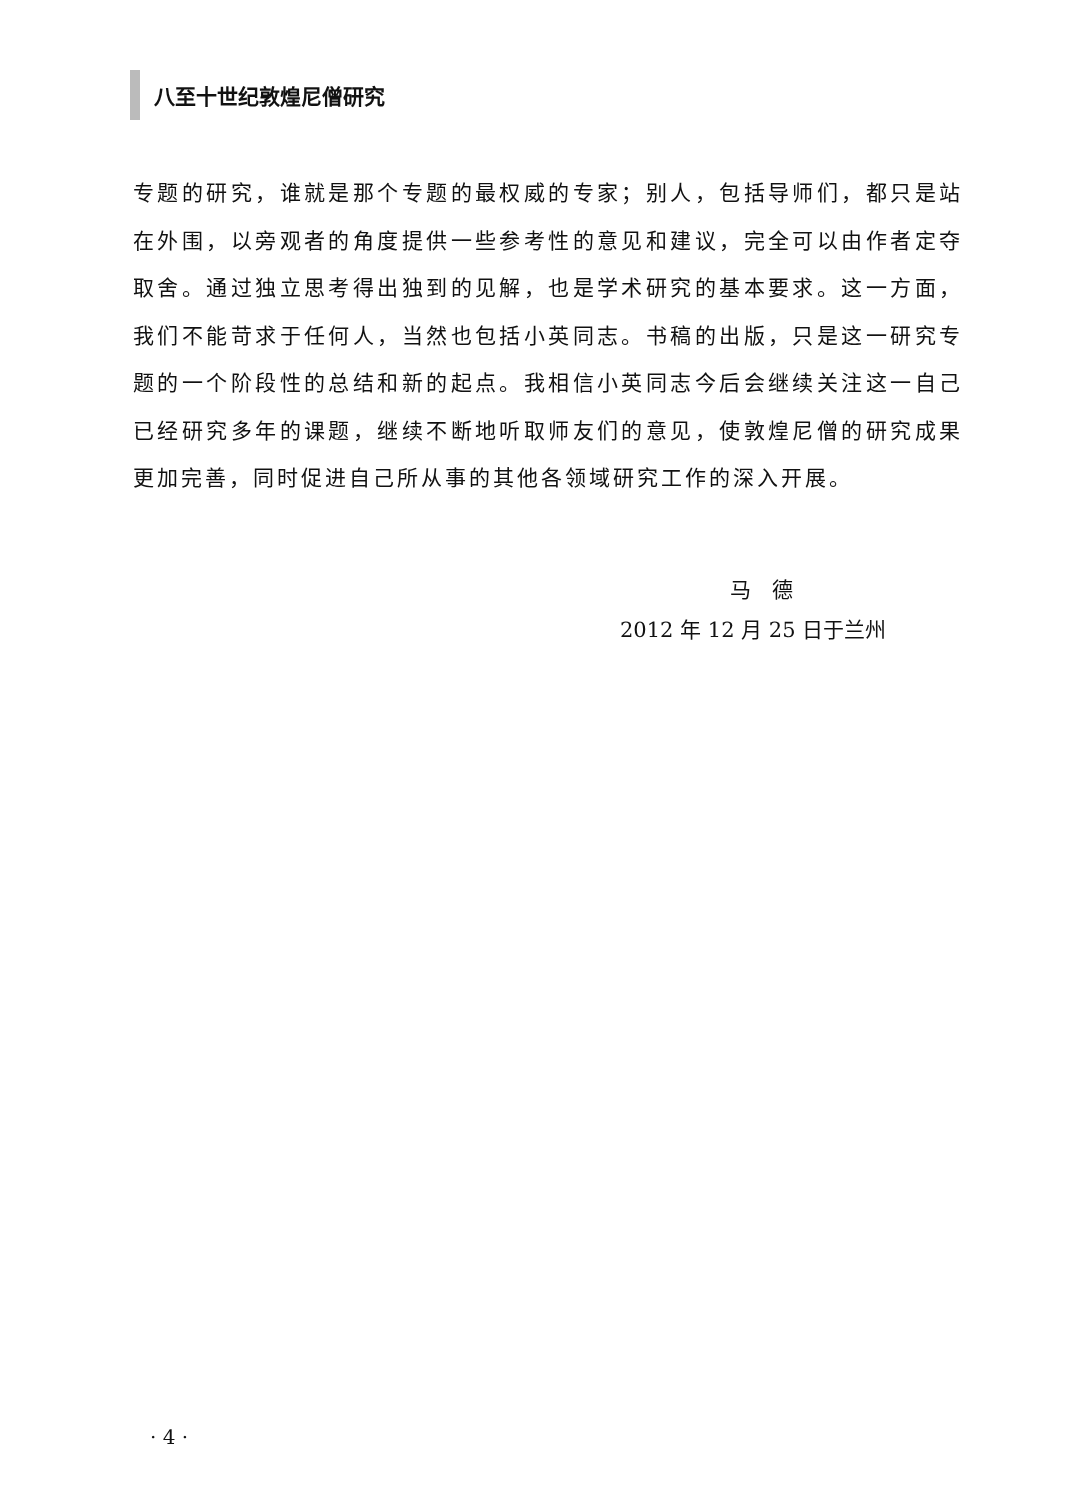八至十世纪敦煌尼僧研究
专题的研究，谁就是那个专题的最权威的专家；别人，包括导师们，都只是站在外围，以旁观者的角度提供一些参考性的意见和建议，完全可以由作者定夺取舍。通过独立思考得出独到的见解，也是学术研究的基本要求。这一方面，我们不能苛求于任何人，当然也包括小英同志。书稿的出版，只是这一研究专题的一个阶段性的总结和新的起点。我相信小英同志今后会继续关注这一自己已经研究多年的课题，继续不断地听取师友们的意见，使敦煌尼僧的研究成果更加完善，同时促进自己所从事的其他各领域研究工作的深入开展。
马　德
2012 年 12 月 25 日于兰州
· 4 ·